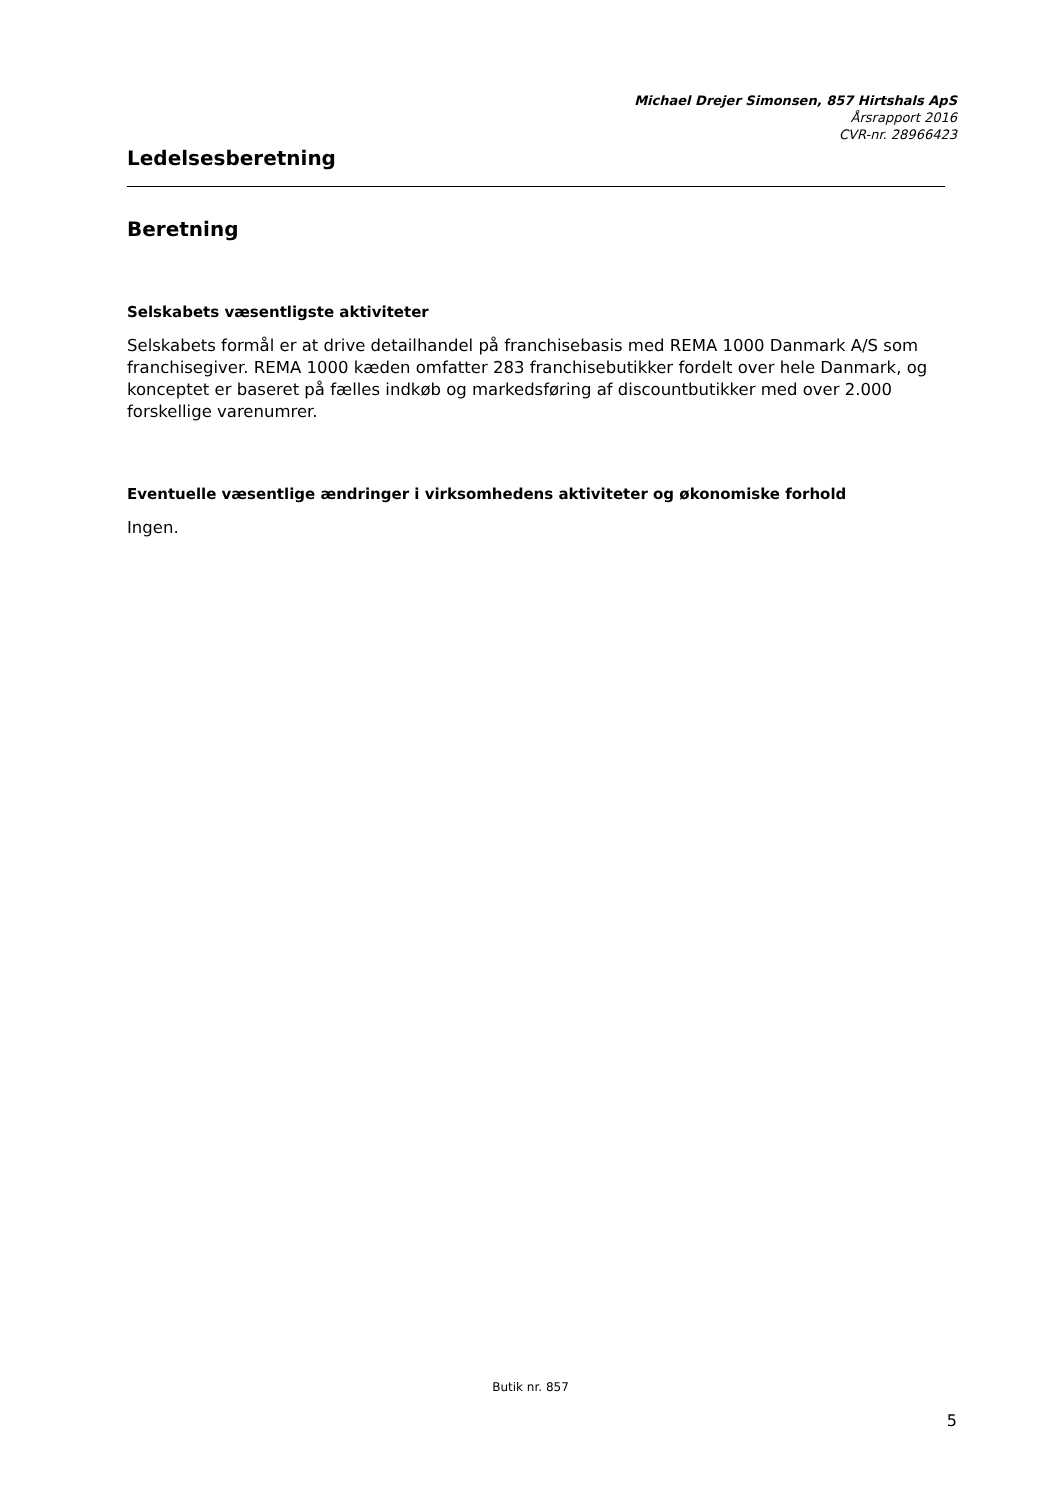Michael Drejer Simonsen, 857 Hirtshals ApS
Årsrapport 2016
CVR-nr. 28966423
Ledelsesberetning
Beretning
Selskabets væsentligste aktiviteter
Selskabets formål er at drive detailhandel på franchisebasis med REMA 1000 Danmark A/S som franchisegiver. REMA 1000 kæden omfatter 283 franchisebutikker fordelt over hele Danmark, og konceptet er baseret på fælles indkøb og markedsføring af discountbutikker med over 2.000 forskellige varenumrer.
Eventuelle væsentlige ændringer i virksomhedens aktiviteter og økonomiske forhold
Ingen.
Butik nr. 857
5